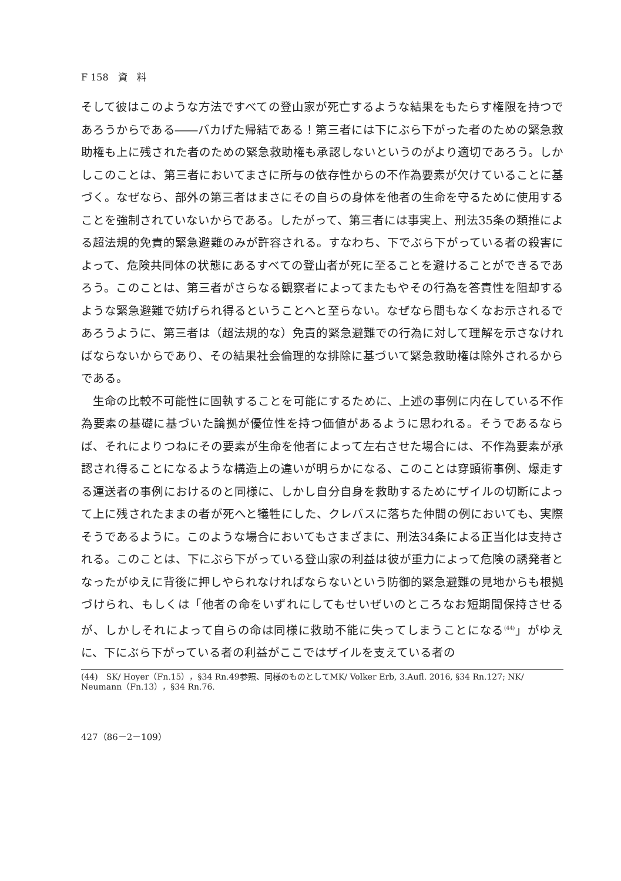F 158　資　料
そして彼はこのような方法ですべての登山家が死亡するような結果をもたらす権限を持つであろうからである――バカげた帰結である！第三者には下にぶら下がった者のための緊急救助権も上に残された者のための緊急救助権も承認しないというのがより適切であろう。しかしこのことは、第三者においてまさに所与の依存性からの不作為要素が欠けていることに基づく。なぜなら、部外の第三者はまさにその自らの身体を他者の生命を守るために使用することを強制されていないからである。したがって、第三者には事実上、刑法35条の類推による超法規的免責的緊急避難のみが許容される。すなわち、下でぶら下がっている者の殺害によって、危険共同体の状態にあるすべての登山者が死に至ることを避けることができるであろう。このことは、第三者がさらなる観察者によってまたもやその行為を答責性を阻却するような緊急避難で妨げられ得るということへと至らない。なぜなら間もなくなお示されるであろうように、第三者は（超法規的な）免責的緊急避難での行為に対して理解を示さなければならないからであり、その結果社会倫理的な排除に基づいて緊急救助権は除外されるからである。
生命の比較不可能性に固執することを可能にするために、上述の事例に内在している不作為要素の基礎に基づいた論拠が優位性を持つ価値があるように思われる。そうであるならば、それによりつねにその要素が生命を他者によって左右させた場合には、不作為要素が承認され得ることになるような構造上の違いが明らかになる、このことは穿頭術事例、爆走する運送者の事例におけるのと同様に、しかし自分自身を救助するためにザイルの切断によって上に残されたままの者が死へと犠牲にした、クレバスに落ちた仲間の例においても、実際そうであるように。このような場合においてもさまざまに、刑法34条による正当化は支持される。このことは、下にぶら下がっている登山家の利益は彼が重力によって危険の誘発者となったがゆえに背後に押しやられなければならないという防御的緊急避難の見地からも根拠づけられ、もしくは「他者の命をいずれにしてもせいぜいのところなお短期間保持させるが、しかしそれによって自らの命は同様に救助不能に失ってしまうことになる<sup>(44)</sup>」がゆえに、下にぶら下がっている者の利益がここではザイルを支えている者の
(44)　SK/ Hoyer（Fn.15），§34 Rn.49参照、同様のものとしてMK/ Volker Erb, 3.Aufl. 2016, §34 Rn.127; NK/ Neumann（Fn.13），§34 Rn.76.
427（86－2－109）